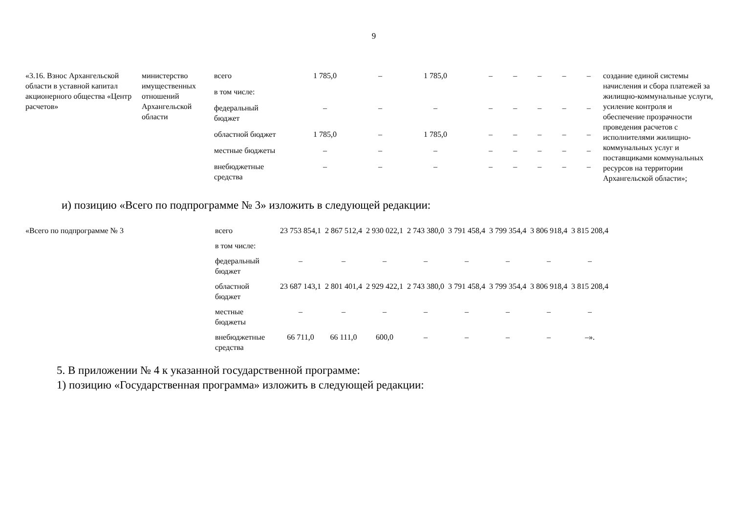9
| «3.16. Взнос Архангельской области в уставной капитал акционерного общества «Центр расчетов» | министерство имущественных отношений Архангельской области | всего | 1 785,0 | – | 1 785,0 | – | – | – | – | – | создание единой системы начисления и сбора платежей за жилищно-коммунальные услуги, усиление контроля и обеспечение прозрачности проведения расчетов с исполнителями жилищно-коммунальных услуг и поставщиками коммунальных ресурсов на территории Архангельской области»; |
| | | в том числе: | | | | | | | | | |
| | | федеральный бюджет | – | – | – | – | – | – | – | – | |
| | | областной бюджет | 1 785,0 | – | 1 785,0 | – | – | – | – | – | |
| | | местные бюджеты | – | – | – | – | – | – | – | – | |
| | | внебюджетные средства | – | – | – | – | – | – | – | – | |
и) позицию «Всего по подпрограмме № 3» изложить в следующей редакции:
| «Всего по подпрограмме № 3 | всего | 23 753 854,1 | 2 867 512,4 | 2 930 022,1 | 2 743 380,0 | 3 791 458,4 | 3 799 354,4 | 3 806 918,4 | 3 815 208,4 |
| | в том числе: | | | | | | | | |
| | федеральный бюджет | – | – | – | – | – | – | – | – |
| | областной бюджет | 23 687 143,1 | 2 801 401,4 | 2 929 422,1 | 2 743 380,0 | 3 791 458,4 | 3 799 354,4 | 3 806 918,4 | 3 815 208,4 |
| | местные бюджеты | – | – | – | – | – | – | – | – |
| | внебюджетные средства | 66 711,0 | 66 111,0 | 600,0 | – | – | – | – | –». |
5. В приложении № 4 к указанной государственной программе:
1) позицию «Государственная программа» изложить в следующей редакции: